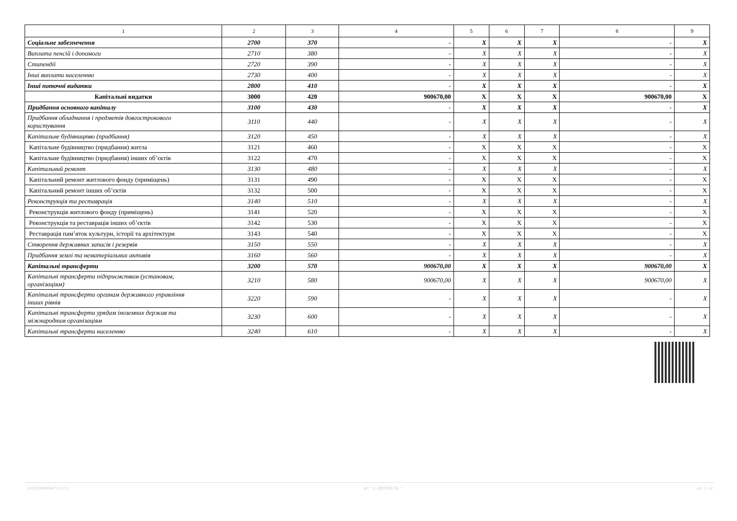| 1 | 2 | 3 | 4 | 5 | 6 | 7 | 8 | 9 |
| --- | --- | --- | --- | --- | --- | --- | --- | --- |
| Соціальне забезпечення | 2700 | 370 | - | X | X | X | - | X |
| Виплата пенсій і допомоги | 2710 | 380 | - | X | X | X | - | X |
| Стипендії | 2720 | 390 | - | X | X | X | - | X |
| Інші виплати населенню | 2730 | 400 | - | X | X | X | - | X |
| Інші поточні видатки | 2800 | 410 | - | X | X | X | - | X |
| Капітальні видатки | 3000 | 420 | 900670,00 | X | X | X | 900670,00 | X |
| Придбання основного капіталу | 3100 | 430 | - | X | X | X | - | X |
| Придбання обладнання і предметів довгострокового користування | 3110 | 440 | - | X | X | X | - | X |
| Капітальне будівництво (придбання) | 3120 | 450 | - | X | X | X | - | X |
| Капітальне будівництво (придбання) житла | 3121 | 460 | - | X | X | X | - | X |
| Капітальне будівництво (придбання) інших об’єктів | 3122 | 470 | - | X | X | X | - | X |
| Капітальний ремонт | 3130 | 480 | - | X | X | X | - | X |
| Капітальний ремонт житлового фонду (приміщень) | 3131 | 490 | - | X | X | X | - | X |
| Капітальний ремонт інших об’єктів | 3132 | 500 | - | X | X | X | - | X |
| Реконструкція та реставрація | 3140 | 510 | - | X | X | X | - | X |
| Реконструкція житлового фонду (приміщень) | 3141 | 520 | - | X | X | X | - | X |
| Реконструкція та реставрація інших об’єктів | 3142 | 530 | - | X | X | X | - | X |
| Реставрація пам’яток культури, історії та архітектури | 3143 | 540 | - | X | X | X | - | X |
| Створення державних запасів і резервів | 3150 | 550 | - | X | X | X | - | X |
| Придбання землі та нематеріальних активів | 3160 | 560 | - | X | X | X | - | X |
| Капітальні трансферти | 3200 | 570 | 900670,00 | X | X | X | 900670,00 | X |
| Капітальні трансферти підприємствам (установам, організаціям) | 3210 | 580 | 900670,00 | X | X | X | 900670,00 | X |
| Капітальні трансферти органам державного управління інших рівнів | 3220 | 590 | - | X | X | X | - | X |
| Капітальні трансферти урядам іноземних держав та міжнародним організаціям | 3230 | 600 | - | X | X | X | - | X |
| Капітальні трансферти населенню | 3240 | 610 | - | X | X | X | - | X |
2025000000047511372 АС " Є-ЗВІТНІСТЬ " ст. 3 з 4